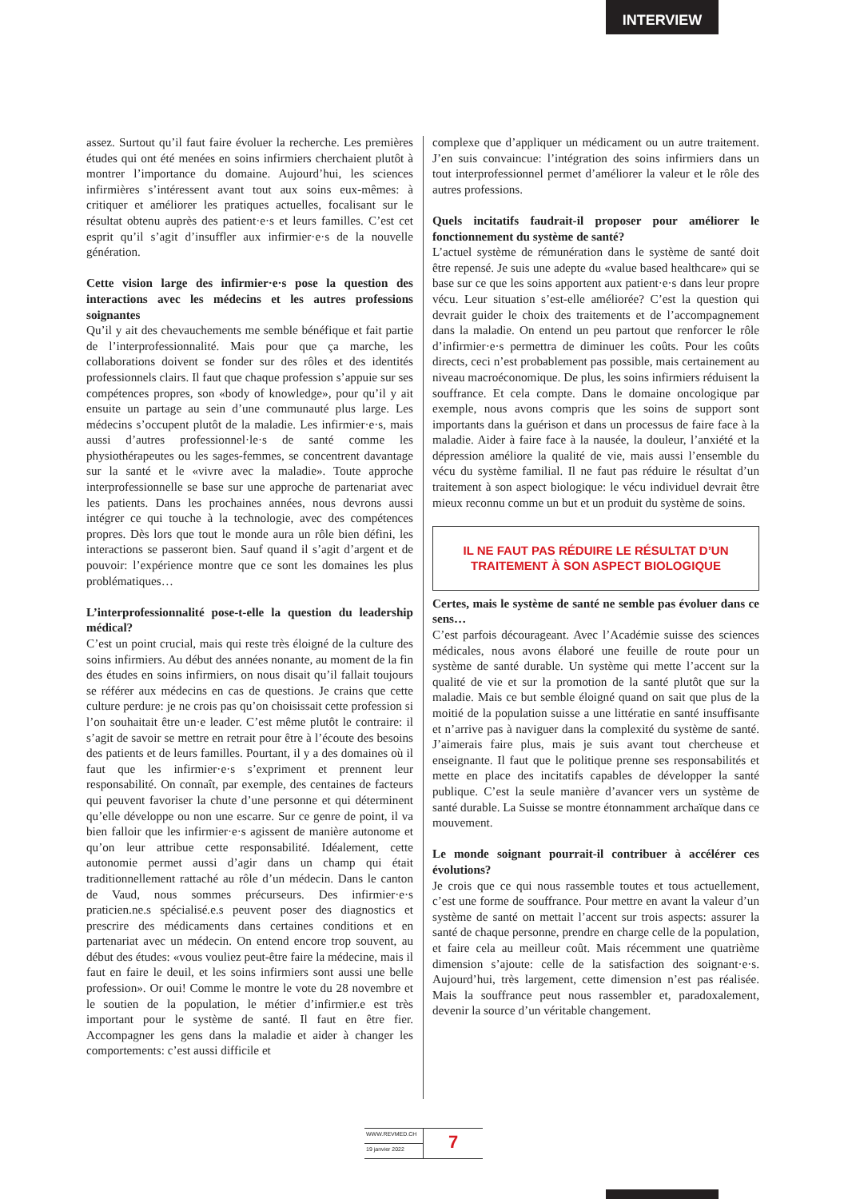INTERVIEW
assez. Surtout qu’il faut faire évoluer la recherche. Les premières études qui ont été menées en soins infirmiers cherchaient plutôt à montrer l’importance du domaine. Aujourd’hui, les sciences infirmières s’intéressent avant tout aux soins eux-mêmes: à critiquer et améliorer les pratiques actuelles, focalisant sur le résultat obtenu auprès des patient·e·s et leurs familles. C’est cet esprit qu’il s’agit d’insuffler aux infirmier·e·s de la nouvelle génération.
Cette vision large des infirmier·e·s pose la question des interactions avec les médecins et les autres professions soignantes
Qu’il y ait des chevauchements me semble bénéfique et fait partie de l’interprofessionnalité. Mais pour que ça marche, les collaborations doivent se fonder sur des rôles et des identités professionnels clairs. Il faut que chaque profession s’appuie sur ses compétences propres, son «body of knowledge», pour qu’il y ait ensuite un partage au sein d’une communauté plus large. Les médecins s’occupent plutôt de la maladie. Les infirmier·e·s, mais aussi d’autres professionnel·le·s de santé comme les physiothérapeutes ou les sages-femmes, se concentrent davantage sur la santé et le «vivre avec la maladie». Toute approche interprofessionnelle se base sur une approche de partenariat avec les patients. Dans les prochaines années, nous devrons aussi intégrer ce qui touche à la technologie, avec des compétences propres. Dès lors que tout le monde aura un rôle bien défini, les interactions se passeront bien. Sauf quand il s’agit d’argent et de pouvoir: l’expérience montre que ce sont les domaines les plus problématiques…
L’interprofessionnalité pose-t-elle la question du leadership médical?
C’est un point crucial, mais qui reste très éloigné de la culture des soins infirmiers. Au début des années nonante, au moment de la fin des études en soins infirmiers, on nous disait qu’il fallait toujours se référer aux médecins en cas de questions. Je crains que cette culture perdure: je ne crois pas qu’on choisissait cette profession si l’on souhaitait être un·e leader. C’est même plutôt le contraire: il s’agit de savoir se mettre en retrait pour être à l’écoute des besoins des patients et de leurs familles. Pourtant, il y a des domaines où il faut que les infirmier·e·s s’expriment et prennent leur responsabilité. On connaît, par exemple, des centaines de facteurs qui peuvent favoriser la chute d’une personne et qui déterminent qu’elle développe ou non une escarre. Sur ce genre de point, il va bien falloir que les infirmier·e·s agissent de manière autonome et qu’on leur attribue cette responsabilité. Idéalement, cette autonomie permet aussi d’agir dans un champ qui était traditionnellement rattaché au rôle d’un médecin. Dans le canton de Vaud, nous sommes précurseurs. Des infirmier·e·s praticien.ne.s spécialisé.e.s peuvent poser des diagnostics et prescrire des médicaments dans certaines conditions et en partenariat avec un médecin. On entend encore trop souvent, au début des études: «vous vouliez peut-être faire la médecine, mais il faut en faire le deuil, et les soins infirmiers sont aussi une belle profession». Or oui! Comme le montre le vote du 28 novembre et le soutien de la population, le métier d’infirmier.e est très important pour le système de santé. Il faut en être fier. Accompagner les gens dans la maladie et aider à changer les comportements: c’est aussi difficile et
complexe que d’appliquer un médicament ou un autre traitement. J’en suis convaincue: l’intégration des soins infirmiers dans un tout interprofessionnel permet d’améliorer la valeur et le rôle des autres professions.
Quels incitatifs faudrait-il proposer pour améliorer le fonctionnement du système de santé?
L’actuel système de rémunération dans le système de santé doit être repensé. Je suis une adepte du «value based healthcare» qui se base sur ce que les soins apportent aux patient·e·s dans leur propre vécu. Leur situation s’est-elle améliorée? C’est la question qui devrait guider le choix des traitements et de l’accompagnement dans la maladie. On entend un peu partout que renforcer le rôle d’infirmier·e·s permettra de diminuer les coûts. Pour les coûts directs, ceci n’est probablement pas possible, mais certainement au niveau macroéconomique. De plus, les soins infirmiers réduisent la souffrance. Et cela compte. Dans le domaine oncologique par exemple, nous avons compris que les soins de support sont importants dans la guérison et dans un processus de faire face à la maladie. Aider à faire face à la nausée, la douleur, l’anxiété et la dépression améliore la qualité de vie, mais aussi l’ensemble du vécu du système familial. Il ne faut pas réduire le résultat d’un traitement à son aspect biologique: le vécu individuel devrait être mieux reconnu comme un but et un produit du système de soins.
IL NE FAUT PAS RÉDUIRE LE RÉSULTAT D’UN TRAITEMENT À SON ASPECT BIOLOGIQUE
Certes, mais le système de santé ne semble pas évoluer dans ce sens…
C’est parfois décourageant. Avec l’Académie suisse des sciences médicales, nous avons élaboré une feuille de route pour un système de santé durable. Un système qui mette l’accent sur la qualité de vie et sur la promotion de la santé plutôt que sur la maladie. Mais ce but semble éloigné quand on sait que plus de la moitié de la population suisse a une littératie en santé insuffisante et n’arrive pas à naviguer dans la complexité du système de santé. J’aimerais faire plus, mais je suis avant tout chercheuse et enseignante. Il faut que le politique prenne ses responsabilités et mette en place des incitatifs capables de développer la santé publique. C’est la seule manière d’avancer vers un système de santé durable. La Suisse se montre étonnamment archaïque dans ce mouvement.
Le monde soignant pourrait-il contribuer à accélérer ces évolutions?
Je crois que ce qui nous rassemble toutes et tous actuellement, c’est une forme de souffrance. Pour mettre en avant la valeur d’un système de santé on mettait l’accent sur trois aspects: assurer la santé de chaque personne, prendre en charge celle de la population, et faire cela au meilleur coût. Mais récemment une quatrième dimension s’ajoute: celle de la satisfaction des soignant·e·s. Aujourd’hui, très largement, cette dimension n’est pas réalisée. Mais la souffrance peut nous rassembler et, paradoxalement, devenir la source d’un véritable changement.
WWW.REVMED.CH
19 janvier 2022
7